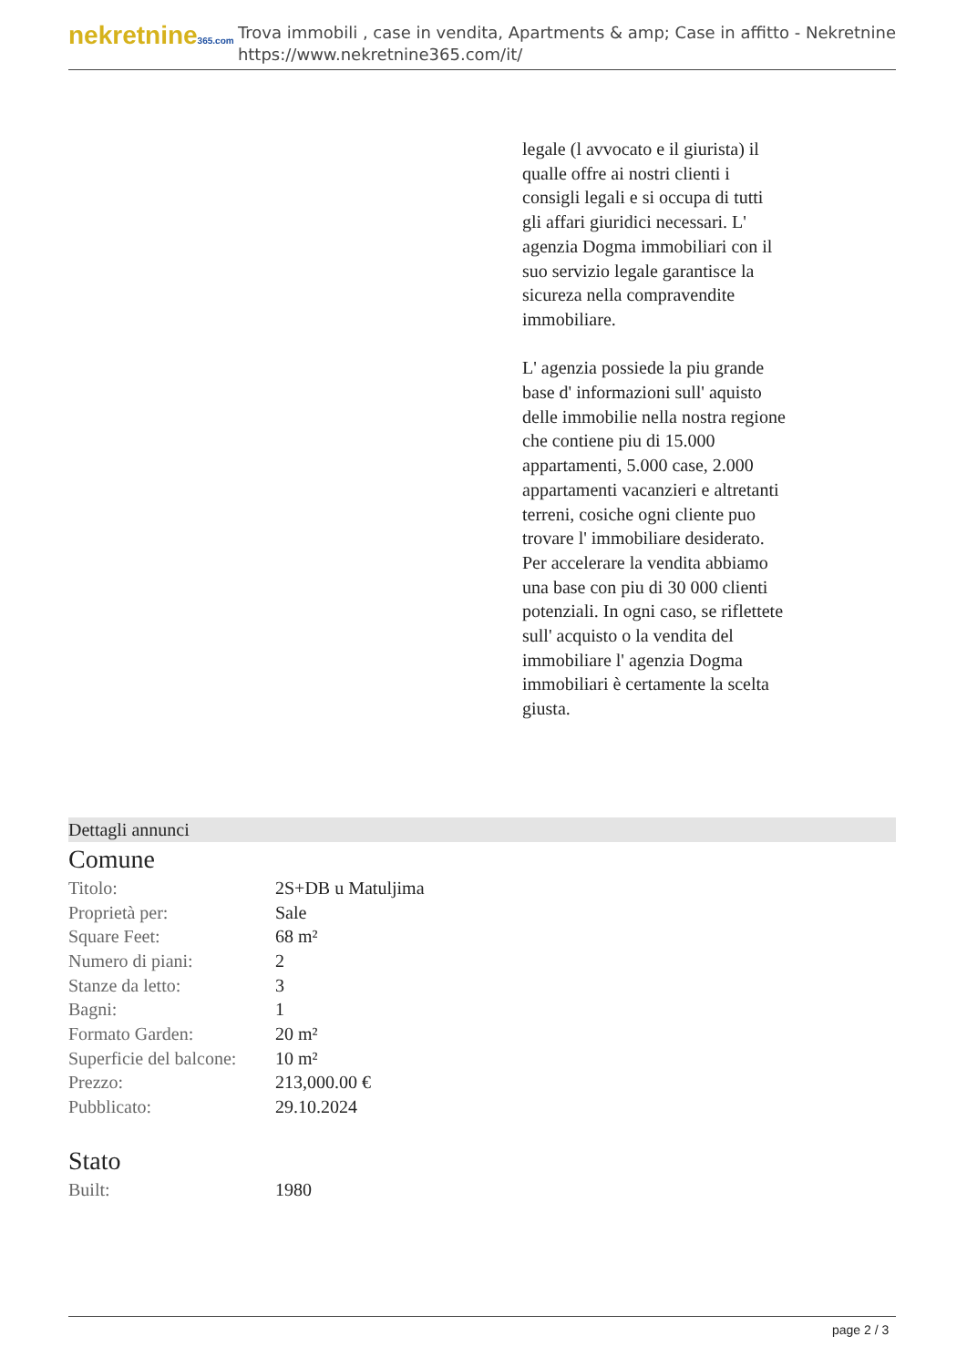nekretnine365.com
Trova immobili , case in vendita, Apartments & amp; Case in affitto - Nekretnine
https://www.nekretnine365.com/it/
legale (l avvocato e il giurista) il qualle offre ai nostri clienti i consigli legali e si occupa di tutti gli affari giuridici necessari. L' agenzia Dogma immobiliari con il suo servizio legale garantisce la sicureza nella compravendite immobiliare.
L' agenzia possiede la piu grande base d' informazioni sull' aquisto delle immobilie nella nostra regione che contiene piu di 15.000 appartamenti, 5.000 case, 2.000 appartamenti vacanzieri e altretanti terreni, cosiche ogni cliente puo trovare l' immobiliare desiderato. Per accelerare la vendita abbiamo una base con piu di 30 000 clienti potenziali. In ogni caso, se riflettete sull' acquisto o la vendita del immobiliare l' agenzia Dogma immobiliari è certamente la scelta giusta.
Dettagli annunci
Comune
| Titolo: | 2S+DB u Matuljima |
| Proprietà per: | Sale |
| Square Feet: | 68 m² |
| Numero di piani: | 2 |
| Stanze da letto: | 3 |
| Bagni: | 1 |
| Formato Garden: | 20 m² |
| Superficie del balcone: | 10 m² |
| Prezzo: | 213,000.00 € |
| Pubblicato: | 29.10.2024 |
Stato
| Built: | 1980 |
page 2 / 3